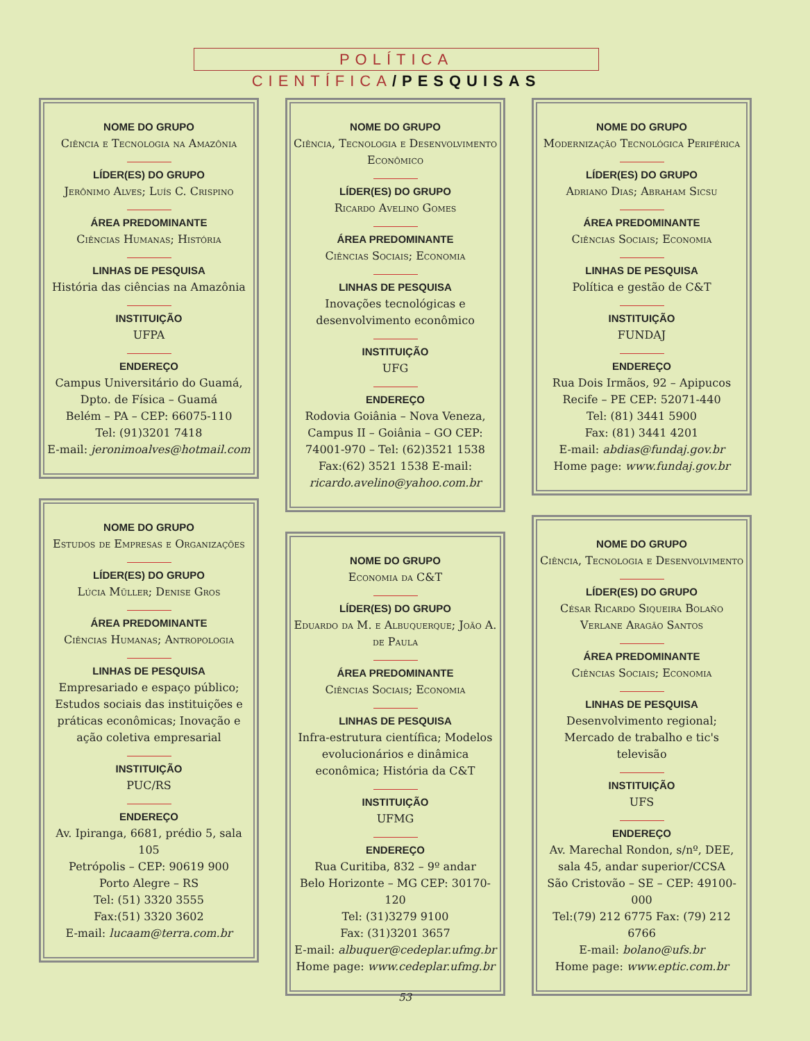POLÍTICA CIENTÍFICA/PESQUISAS
NOME DO GRUPO
Ciência e Tecnologia na Amazônia
LÍDER(ES) DO GRUPO
Jerônimo Alves; Luís C. Crispino
ÁREA PREDOMINANTE
Ciências Humanas; História
LINHAS DE PESQUISA
História das ciências na Amazônia
INSTITUIÇÃO
UFPA
ENDEREÇO
Campus Universitário do Guamá, Dpto. de Física – Guamá
Belém – PA – CEP: 66075-110
Tel: (91)3201 7418
E-mail: jeronimoalves@hotmail.com
NOME DO GRUPO
Estudos de Empresas e Organizações
LÍDER(ES) DO GRUPO
Lúcia Müller; Denise Gros
ÁREA PREDOMINANTE
Ciências Humanas; Antropologia
LINHAS DE PESQUISA
Empresariado e espaço público; Estudos sociais das instituições e práticas econômicas; Inovação e ação coletiva empresarial
INSTITUIÇÃO
PUC/RS
ENDEREÇO
Av. Ipiranga, 6681, prédio 5, sala 105
Petrópolis – CEP: 90619 900
Porto Alegre – RS
Tel: (51) 3320 3555
Fax:(51) 3320 3602
E-mail: lucaam@terra.com.br
NOME DO GRUPO
Ciência, Tecnologia e Desenvolvimento Econômico
LÍDER(ES) DO GRUPO
Ricardo Avelino Gomes
ÁREA PREDOMINANTE
Ciências Sociais; Economia
LINHAS DE PESQUISA
Inovações tecnológicas e desenvolvimento econômico
INSTITUIÇÃO
UFG
ENDEREÇO
Rodovia Goiânia – Nova Veneza, Campus II – Goiânia – GO CEP: 74001-970 – Tel: (62)3521 1538 Fax:(62) 3521 1538 E-mail: ricardo.avelino@yahoo.com.br
NOME DO GRUPO
Economia da C&T
LÍDER(ES) DO GRUPO
Eduardo da M. e Albuquerque; João A. de Paula
ÁREA PREDOMINANTE
Ciências Sociais; Economia
LINHAS DE PESQUISA
Infra-estrutura científica; Modelos evolucionários e dinâmica econômica; História da C&T
INSTITUIÇÃO
UFMG
ENDEREÇO
Rua Curitiba, 832 – 9º andar
Belo Horizonte – MG CEP: 30170-120
Tel: (31)3279 9100
Fax: (31)3201 3657
E-mail: albuquer@cedeplar.ufmg.br
Home page: www.cedeplar.ufmg.br
NOME DO GRUPO
Modernização Tecnológica Periférica
LÍDER(ES) DO GRUPO
Adriano Dias; Abraham Sicsu
ÁREA PREDOMINANTE
Ciências Sociais; Economia
LINHAS DE PESQUISA
Política e gestão de C&T
INSTITUIÇÃO
FUNDAJ
ENDEREÇO
Rua Dois Irmãos, 92 – Apipucos
Recife – PE CEP: 52071-440
Tel: (81) 3441 5900
Fax: (81) 3441 4201
E-mail: abdias@fundaj.gov.br
Home page: www.fundaj.gov.br
NOME DO GRUPO
Ciência, Tecnologia e Desenvolvimento
LÍDER(ES) DO GRUPO
César Ricardo Siqueira Bolaño Verlane Aragão Santos
ÁREA PREDOMINANTE
Ciências Sociais; Economia
LINHAS DE PESQUISA
Desenvolvimento regional; Mercado de trabalho e tic's televisão
INSTITUIÇÃO
UFS
ENDEREÇO
Av. Marechal Rondon, s/nº, DEE, sala 45, andar superior/CCSA
São Cristovão – SE – CEP: 49100-000
Tel:(79) 212 6775 Fax: (79) 212 6766
E-mail: bolano@ufs.br
Home page: www.eptic.com.br
53